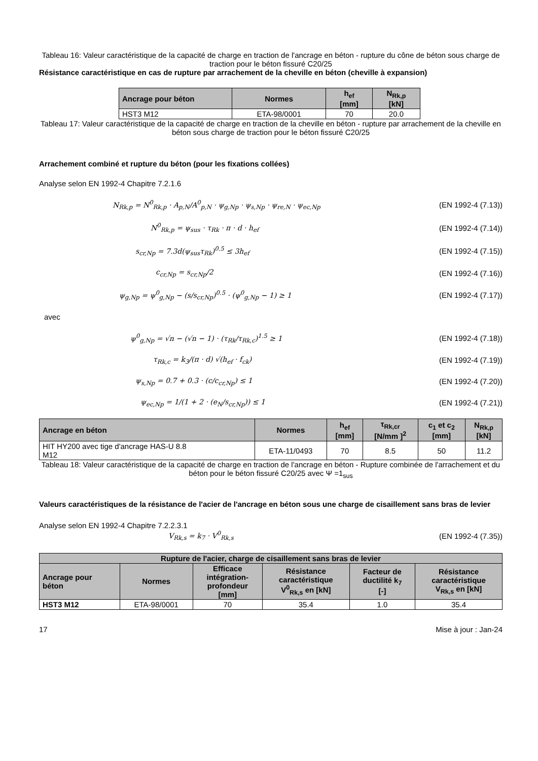Tableau 16: Valeur caractéristique de la capacité de charge en traction de l'ancrage en béton - rupture du cône de béton sous charge de traction pour le béton fissuré C20/25
Résistance caractéristique en cas de rupture par arrachement de la cheville en béton (cheville à expansion)
| Ancrage pour béton | Normes | h<sub>ef</sub> [mm] | N<sub>Rk,p</sub> [kN] |
| --- | --- | --- | --- |
| HST3 M12 | ETA-98/0001 | 70 | 20.0 |
Tableau 17: Valeur caractéristique de la capacité de charge en traction de la cheville en béton - rupture par arrachement de la cheville en béton sous charge de traction pour le béton fissuré C20/25
Arrachement combiné et rupture du béton (pour les fixations collées)
Analyse selon EN 1992-4 Chapitre 7.2.1.6
N<sub>Rk,p</sub> = N<sup>0</sup><sub>Rk,p</sub> · A<sub>p,N</sub>/A<sup>0</sup><sub>p,N</sub> · ψ<sub>g,Np</sub> · ψ<sub>s,Np</sub> · ψ<sub>re,N</sub> · ψ<sub>ec,Np</sub> (EN 1992-4 (7.13))
N<sup>0</sup><sub>Rk,p</sub> = ψ<sub>sus</sub> · τ<sub>Rk</sub> · π · d · h<sub>ef</sub> (EN 1992-4 (7.14))
s<sub>cr,Np</sub> = 7.3d(ψ<sub>sus</sub>τ<sub>Rk</sub>)<sup>0.5</sup> ≤ 3h<sub>ef</sub> (EN 1992-4 (7.15))
c<sub>cr,Np</sub> = s<sub>cr,Np</sub>/2 (EN 1992-4 (7.16))
ψ<sub>g,Np</sub> = ψ<sup>0</sup><sub>g,Np</sub> − (s/s<sub>cr,Np</sub>)<sup>0.5</sup> · (ψ<sup>0</sup><sub>g,Np</sub> − 1) ≥ 1 (EN 1992-4 (7.17))
avec
ψ<sup>0</sup><sub>g,Np</sub> = √n − (√n − 1) · (τ<sub>Rk</sub>/τ<sub>Rk,c</sub>)<sup>1.5</sup> ≥ 1 (EN 1992-4 (7.18))
τ<sub>Rk,c</sub> = k<sub>3</sub>/(π · d) √(h<sub>ef</sub> · f<sub>ck</sub>) (EN 1992-4 (7.19))
ψ<sub>s,Np</sub> = 0.7 + 0.3 · (c/c<sub>cr,Np</sub>) ≤ 1 (EN 1992-4 (7.20))
ψ<sub>ec,Np</sub> = 1/(1 + 2 · (e<sub>N</sub>/s<sub>cr,Np</sub>)) ≤ 1 (EN 1992-4 (7.21))
| Ancrage en béton | Normes | h<sub>ef</sub> [mm] | τ<sub>Rk,cr</sub> [N/mm ]<sup>2</sup> | c<sub>1</sub> et c<sub>2</sub> [mm] | N<sub>Rk,p</sub> [kN] |
| --- | --- | --- | --- | --- | --- |
| HIT HY200 avec tige d'ancrage HAS-U 8.8 M12 | ETA-11/0493 | 70 | 8.5 | 50 | 11.2 |
Tableau 18: Valeur caractéristique de la capacité de charge en traction de l'ancrage en béton - Rupture combinée de l'arrachement et du béton pour le béton fissuré C20/25 avec Ψ =1<sub>sus</sub>
Valeurs caractéristiques de la résistance de l'acier de l'ancrage en béton sous une charge de cisaillement sans bras de levier
Analyse selon EN 1992-4 Chapitre 7.2.2.3.1
V<sub>Rk,s</sub> = k<sub>7</sub> · V<sup>0</sup><sub>Rk,s</sub> (EN 1992-4 (7.35))
| Rupture de l'acier, charge de cisaillement sans bras de levier | | | | | |
| --- | --- | --- | --- | --- | --- |
| Ancrage pour béton | Normes | Efficace intégration- profondeur [mm] | Résistance caractéristique V<sup>0</sup><sub>Rk,s</sub> en [kN] | Facteur de ductilité k<sub>7</sub> [-] | Résistance caractéristique V<sub>Rk,s</sub> en [kN] |
| HST3 M12 | ETA-98/0001 | 70 | 35.4 | 1.0 | 35.4 |
17 Mise à jour : Jan-24